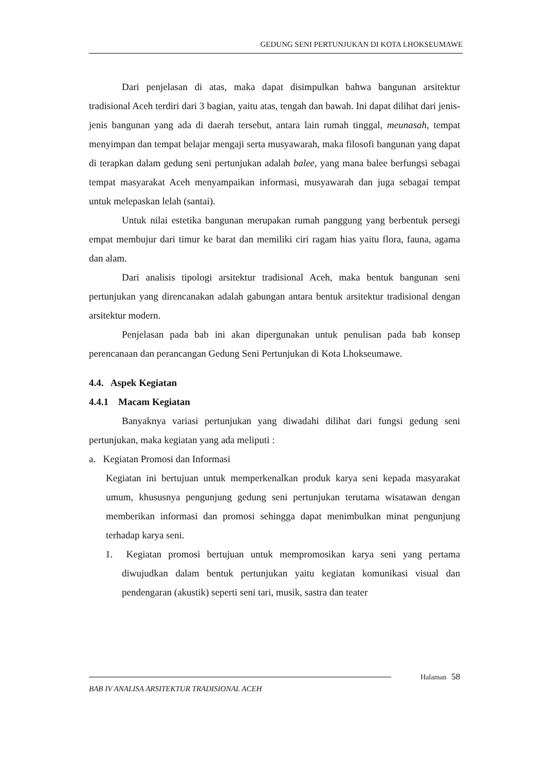GEDUNG SENI PERTUNJUKAN DI KOTA LHOKSEUMAWE
Dari penjelasan di atas, maka dapat disimpulkan bahwa bangunan arsitektur tradisional Aceh terdiri dari 3 bagian, yaitu atas, tengah dan bawah. Ini dapat dilihat dari jenis-jenis bangunan yang ada di daerah tersebut, antara lain rumah tinggal, meunasah, tempat menyimpan dan tempat belajar mengaji serta musyawarah, maka filosofi bangunan yang dapat di terapkan dalam gedung seni pertunjukan adalah balee, yang mana balee berfungsi sebagai tempat masyarakat Aceh menyampaikan informasi, musyawarah dan juga sebagai tempat untuk melepaskan lelah (santai).
Untuk nilai estetika bangunan merupakan rumah panggung yang berbentuk persegi empat membujur dari timur ke barat dan memiliki ciri ragam hias yaitu flora, fauna, agama dan alam.
Dari analisis tipologi arsitektur tradisional Aceh, maka bentuk bangunan seni pertunjukan yang direncanakan adalah gabungan antara bentuk arsitektur tradisional dengan arsitektur modern.
Penjelasan pada bab ini akan dipergunakan untuk penulisan pada bab konsep perencanaan dan perancangan Gedung Seni Pertunjukan di Kota Lhokseumawe.
4.4. Aspek Kegiatan
4.4.1 Macam Kegiatan
Banyaknya variasi pertunjukan yang diwadahi dilihat dari fungsi gedung seni pertunjukan, maka kegiatan yang ada meliputi :
a. Kegiatan Promosi dan Informasi
Kegiatan ini bertujuan untuk memperkenalkan produk karya seni kepada masyarakat umum, khususnya pengunjung gedung seni pertunjukan terutama wisatawan dengan memberikan informasi dan promosi sehingga dapat menimbulkan minat pengunjung terhadap karya seni.
1. Kegiatan promosi bertujuan untuk mempromosikan karya seni yang pertama diwujudkan dalam bentuk pertunjukan yaitu kegiatan komunikasi visual dan pendengaran (akustik) seperti seni tari, musik, sastra dan teater
Halaman 58
BAB IV ANALISA ARSITEKTUR TRADISIONAL ACEH